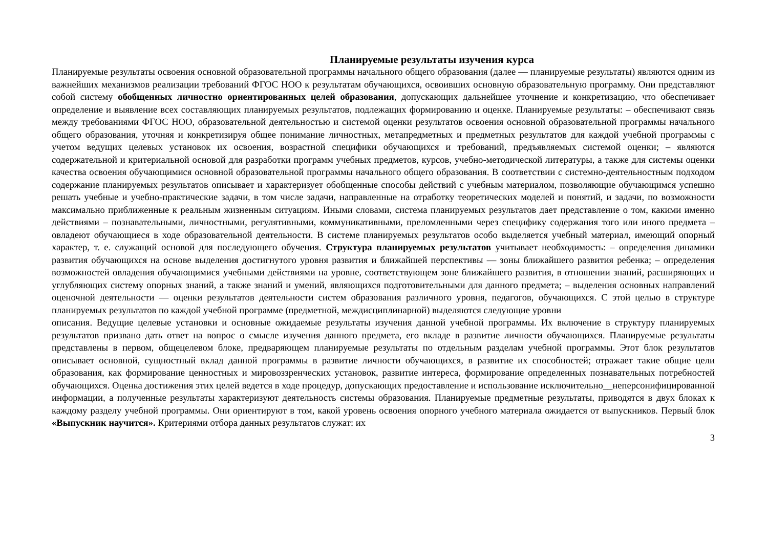Планируемые результаты изучения курса
Планируемые результаты освоения основной образовательной программы начального общего образования (далее — планируемые результаты) являются одним из важнейших механизмов реализации требований ФГОС НОО к результатам обучающихся, освоивших основную образовательную программу. Они представляют собой систему обобщенных личностно ориентированных целей образования, допускающих дальнейшее уточнение и конкретизацию, что обеспечивает определение и выявление всех составляющих планируемых результатов, подлежащих формированию и оценке. Планируемые результаты: – обеспечивают связь между требованиями ФГОС НОО, образовательной деятельностью и системой оценки результатов освоения основной образовательной программы начального общего образования, уточняя и конкретизируя общее понимание личностных, метапредметных и предметных результатов для каждой учебной программы с учетом ведущих целевых установок их освоения, возрастной специфики обучающихся и требований, предъявляемых системой оценки; – являются содержательной и критериальной основой для разработки программ учебных предметов, курсов, учебно-методической литературы, а также для системы оценки качества освоения обучающимися основной образовательной программы начального общего образования. В соответствии с системно-деятельностным подходом содержание планируемых результатов описывает и характеризует обобщенные способы действий с учебным материалом, позволяющие обучающимся успешно решать учебные и учебно-практические задачи, в том числе задачи, направленные на отработку теоретических моделей и понятий, и задачи, по возможности максимально приближенные к реальным жизненным ситуациям. Иными словами, система планируемых результатов дает представление о том, какими именно действиями – познавательными, личностными, регулятивными, коммуникативными, преломленными через специфику содержания того или иного предмета – овладеют обучающиеся в ходе образовательной деятельности. В системе планируемых результатов особо выделяется учебный материал, имеющий опорный характер, т. е. служащий основой для последующего обучения. Структура планируемых результатов учитывает необходимость: – определения динамики развития обучающихся на основе выделения достигнутого уровня развития и ближайшей перспективы — зоны ближайшего развития ребенка; – определения возможностей овладения обучающимися учебными действиями на уровне, соответствующем зоне ближайшего развития, в отношении знаний, расширяющих и углубляющих систему опорных знаний, а также знаний и умений, являющихся подготовительными для данного предмета; – выделения основных направлений оценочной деятельности — оценки результатов деятельности систем образования различного уровня, педагогов, обучающихся. С этой целью в структуре планируемых результатов по каждой учебной программе (предметной, междисциплинарной) выделяются следующие уровни
описания. Ведущие целевые установки и основные ожидаемые результаты изучения данной учебной программы. Их включение в структуру планируемых результатов призвано дать ответ на вопрос о смысле изучения данного предмета, его вкладе в развитие личности обучающихся. Планируемые результаты представлены в первом, общецелевом блоке, предваряющем планируемые результаты по отдельным разделам учебной программы. Этот блок результатов описывает основной, сущностный вклад данной программы в развитие личности обучающихся, в развитие их способностей; отражает такие общие цели образования, как формирование ценностных и мировоззренческих установок, развитие интереса, формирование определенных познавательных потребностей обучающихся. Оценка достижения этих целей ведется в ходе процедур, допускающих предоставление и использование исключительно__неперсонифицированной информации, а полученные результаты характеризуют деятельность системы образования. Планируемые предметные результаты, приводятся в двух блоках к каждому разделу учебной программы. Они ориентируют в том, какой уровень освоения опорного учебного материала ожидается от выпускников. Первый блок «Выпускник научится». Критериями отбора данных результатов служат: их
3